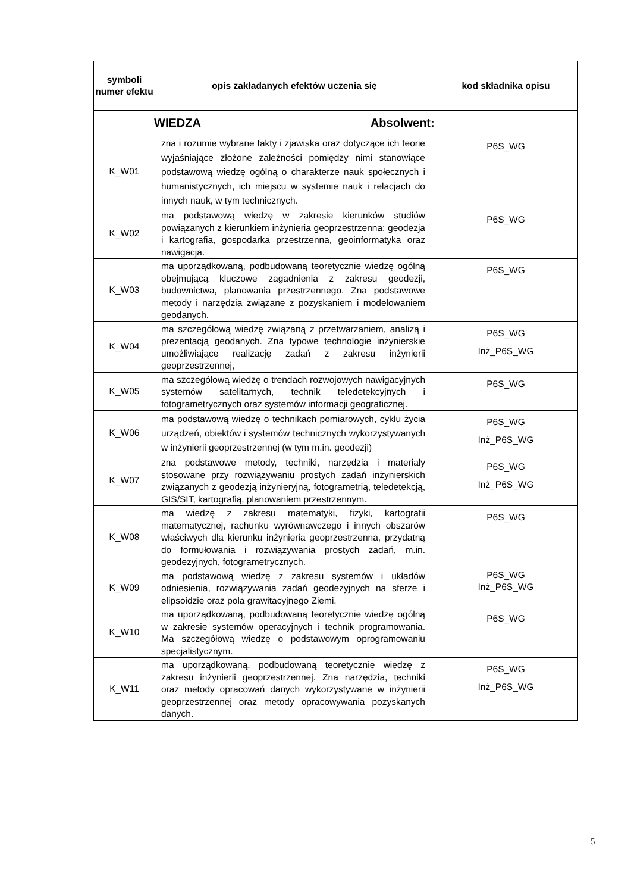| symboli numer efektu | opis zakładanych efektów uczenia się | kod składnika opisu |
| --- | --- | --- |
| WIEDZA Absolwent: | | |
| K_W01 | zna i rozumie wybrane fakty i zjawiska oraz dotyczące ich teorie wyjaśniające złożone zależności pomiędzy nimi stanowiące podstawową wiedzę ogólną o charakterze nauk społecznych i humanistycznych, ich miejscu w systemie nauk i relacjach do innych nauk, w tym technicznych. | P6S_WG |
| K_W02 | ma podstawową wiedzę w zakresie kierunków studiów powiązanych z kierunkiem inżynieria geoprzestrzenna: geodezja i kartografia, gospodarka przestrzenna, geoinformatyka oraz nawigacja. | P6S_WG |
| K_W03 | ma uporządkowaną, podbudowaną teoretycznie wiedzę ogólną obejmującą kluczowe zagadnienia z zakresu geodezji, budownictwa, planowania przestrzennego. Zna podstawowe metody i narzędzia związane z pozyskaniem i modelowaniem geodanych. | P6S_WG |
| K_W04 | ma szczegółową wiedzę związaną z przetwarzaniem, analizą i prezentacją geodanych. Zna typowe technologie inżynierskie umożliwiające realizację zadań z zakresu inżynierii geoprzestrzennej, | P6S_WG Inż_P6S_WG |
| K_W05 | ma szczegółową wiedzę o trendach rozwojowych nawigacyjnych systemów satelitarnych, technik teledetekcyjnych i fotogrametrycznych oraz systemów informacji geograficznej. | P6S_WG |
| K_W06 | ma podstawową wiedzę o technikach pomiarowych, cyklu życia urządzeń, obiektów i systemów technicznych wykorzystywanych w inżynierii geoprzestrzennej (w tym m.in. geodezji) | P6S_WG Inż_P6S_WG |
| K_W07 | zna podstawowe metody, techniki, narzędzia i materiały stosowane przy rozwiązywaniu prostych zadań inżynierskich związanych z geodezją inżynieryjną, fotogrametrią, teledetekcją, GIS/SIT, kartografią, planowaniem przestrzennym. | P6S_WG Inż_P6S_WG |
| K_W08 | ma wiedzę z zakresu matematyki, fizyki, kartografii matematycznej, rachunku wyrównawczego i innych obszarów właściwych dla kierunku inżynieria geoprzestrzenna, przydatną do formułowania i rozwiązywania prostych zadań, m.in. geodezyjnych, fotogrametrycznych. | P6S_WG |
| K_W09 | ma podstawową wiedzę z zakresu systemów i układów odniesienia, rozwiązywania zadań geodezyjnych na sferze i elipsoidzie oraz pola grawitacyjnego Ziemi. | P6S_WG Inż_P6S_WG |
| K_W10 | ma uporządkowaną, podbudowaną teoretycznie wiedzę ogólną w zakresie systemów operacyjnych i technik programowania. Ma szczegółową wiedzę o podstawowym oprogramowaniu specjalistycznym. | P6S_WG |
| K_W11 | ma uporządkowaną, podbudowaną teoretycznie wiedzę z zakresu inżynierii geoprzestrzennej. Zna narzędzia, techniki oraz metody opracowań danych wykorzystywane w inżynierii geoprzestrzennej oraz metody opracowywania pozyskanych danych. | P6S_WG Inż_P6S_WG |
5